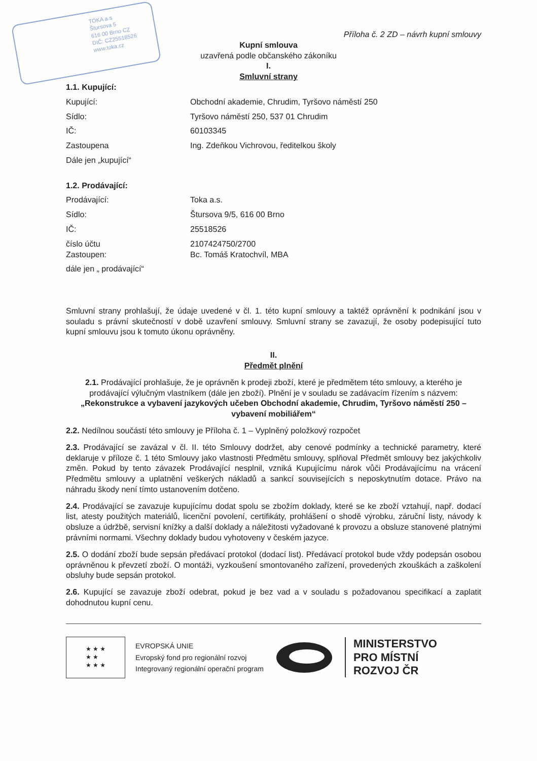TOKA a.s
Štursova 5
616 00 Brno CZ
DIČ: CZ25518526
www.toka.cz
Příloha č. 2 ZD – návrh kupní smlouvy
Kupní smlouva
uzavřená podle občanského zákoníku
I.
Smluvní strany
1.1. Kupující:
Kupující: Obchodní akademie, Chrudim, Tyršovo náměstí 250
Sídlo: Tyršovo náměstí 250, 537 01 Chrudim
IČ: 60103345
Zastoupena Ing. Zdeňkou Vichrovou, ředitelkou školy
Dále jen „kupující“
1.2. Prodávající:
Prodávající: Toka a.s.
Sídlo: Štursova 9/5, 616 00 Brno
IČ: 25518526
číslo účtu
Zastoupen: 2107424750/2700
Bc. Tomáš Kratochvíl, MBA
dále jen „ prodávající“
Smluvní strany prohlašují, že údaje uvedené v čl. 1. této kupní smlouvy a taktéž oprávnění k podnikání jsou v souladu s právní skutečností v době uzavření smlouvy. Smluvní strany se zavazují, že osoby podepisující tuto kupní smlouvu jsou k tomuto úkonu oprávněny.
II.
Předmět plnění
2.1. Prodávající prohlašuje, že je oprávněn k prodeji zboží, které je předmětem této smlouvy, a kterého je prodávající výlučným vlastníkem (dále jen zboží). Plnění je v souladu se zadávacím řízením s názvem: „Rekonstrukce a vybavení jazykových učeben Obchodní akademie, Chrudim, Tyršovo náměstí 250 –vybavení mobiliářem“
2.2. Nedílnou součástí této smlouvy je Příloha č. 1 – Vyplněný položkový rozpočet
2.3. Prodávající se zavázal v čl. II. této Smlouvy dodržet, aby cenové podmínky a technické parametry, které deklaruje v příloze č. 1 této Smlouvy jako vlastnosti Předmětu smlouvy, splňoval Předmět smlouvy bez jakýchkoliv změn. Pokud by tento závazek Prodávající nesplnil, vzniká Kupujícímu nárok vůči Prodávajícímu na vrácení Předmětu smlouvy a uplatnění veškerých nákladů a sankcí souvisejících s neposkytnutím dotace. Právo na náhradu škody není tímto ustanovením dotčeno.
2.4. Prodávající se zavazuje kupujícímu dodat spolu se zbožím doklady, které se ke zboží vztahují, např. dodací list, atesty použitých materiálů, licenční povolení, certifikáty, prohlášení o shodě výrobku, záruční listy, návody k obsluze a údržbě, servisní knížky a další doklady a náležitosti vyžadované k provozu a obsluze stanovené platnými právními normami. Všechny doklady budou vyhotoveny v českém jazyce.
2.5. O dodání zboží bude sepsán předávací protokol (dodací list). Předávací protokol bude vždy podepsán osobou oprávněnou k převzetí zboží. O montáži, vyzkoušení smontovaného zařízení, provedených zkouškách a zaškolení obsluhy bude sepsán protokol.
2.6. Kupující se zavazuje zboží odebrat, pokud je bez vad a v souladu s požadovanou specifikací a zaplatit dohodnutou kupní cenu.
★ ★ ★
★ ★
★ ★ ★
EVROPSKÁ UNIE
Evropský fond pro regionální rozvoj
Integrovaný regionální operační program
MINISTERSTVO
PRO MÍSTNÍ
ROZVOJ ČR